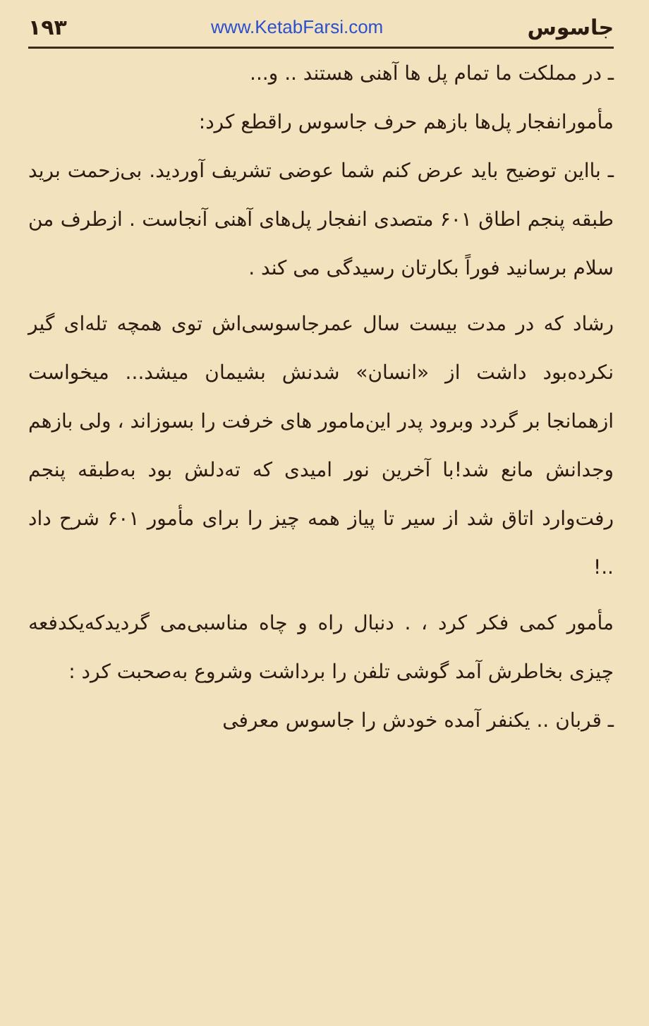جاسوس www.KetabFarsi.com ۱۹۳
ـ در مملکت ما تمام پل ها آهنی هستند .. و...
مأمورانفجار پل‌ها بازهم حرف جاسوس راقطع کرد:
ـ بااین توضیح باید عرض کنم شما عوضی تشریف آوردید. بی‌زحمت برید طبقه پنجم اطاق ۶۰۱ متصدی انفجار پل‌های آهنی آنجاست . ازطرف من سلام برسانید فوراً بکارتان رسیدگی می کند .
رشاد که در مدت بیست سال عمرجاسوسی‌اش توی همچه تله‌ای گیر نکرده‌بود داشت از «انسان» شدنش بشیمان میشد... میخواست ازهمانجا بر گردد وبرود پدر این‌مامور های خرفت را بسوزاند ، ولی بازهم وجدانش مانع شد!با آخرین نور امیدی که ته‌دلش بود به‌طبقه پنجم رفت‌وارد اتاق شد از سیر تا پیاز همه چیز را برای مأمور ۶۰۱ شرح داد ..!
مأمور کمی فکر کرد ، . دنبال راه و چاه مناسبی‌می گردیدکه‌یکدفعه چیزی بخاطرش آمد گوشی تلفن را برداشت وشروع به‌صحبت کرد :
ـ قربان .. یکنفر آمده خودش را جاسوس معرفی